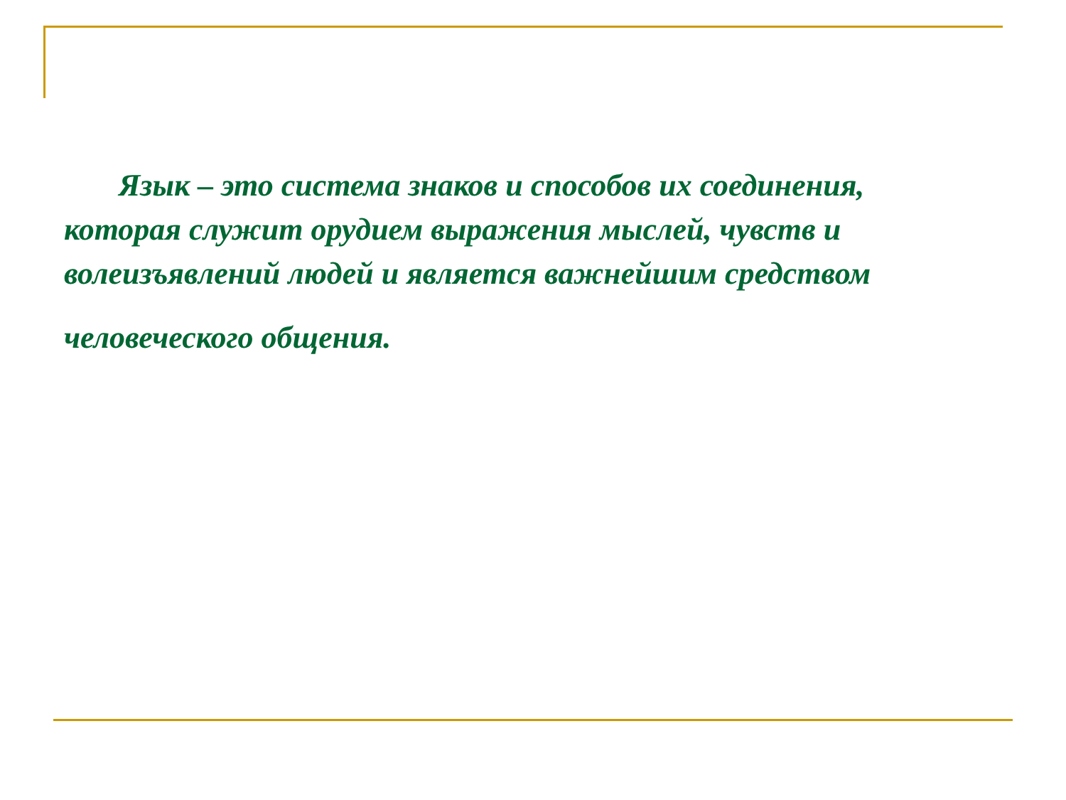Язык – это система знаков и способов их соединения, которая служит орудием выражения мыслей, чувств и волеизъявлений людей и является важнейшим средством
человеческого общения.